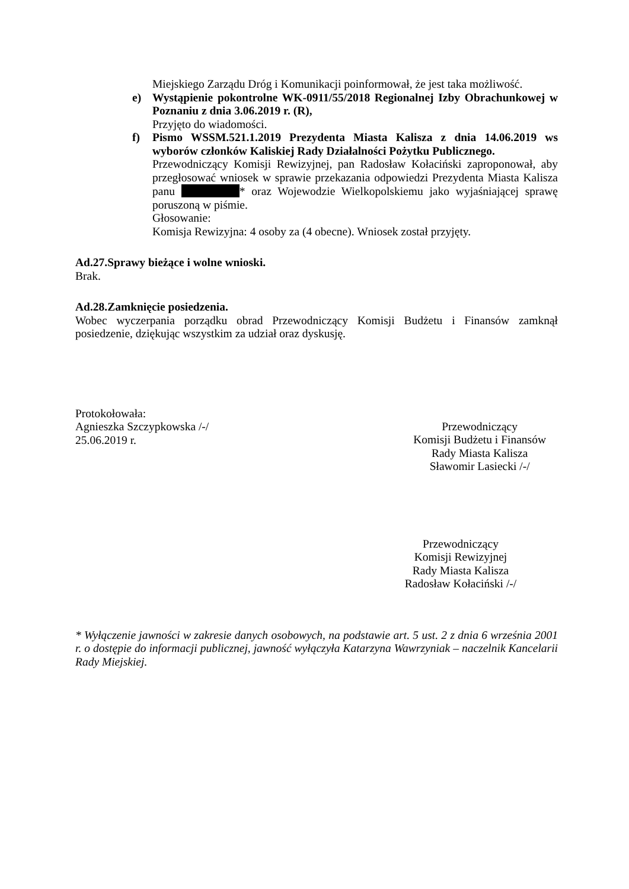Miejskiego Zarządu Dróg i Komunikacji poinformował, że jest taka możliwość.
e) Wystąpienie pokontrolne WK-0911/55/2018 Regionalnej Izby Obrachunkowej w Poznaniu z dnia 3.06.2019 r. (R),
Przyjęto do wiadomości.
f) Pismo WSSM.521.1.2019 Prezydenta Miasta Kalisza z dnia 14.06.2019 ws wyborów członków Kaliskiej Rady Działalności Pożytku Publicznego.
Przewodniczący Komisji Rewizyjnej, pan Radosław Kołaciński zaproponował, aby przegłosować wniosek w sprawie przekazania odpowiedzi Prezydenta Miasta Kalisza panu * oraz Wojewodzie Wielkopolskiemu jako wyjaśniającej sprawę poruszoną w piśmie.
Głosowanie:
Komisja Rewizyjna: 4 osoby za (4 obecne). Wniosek został przyjęty.
Ad.27.Sprawy bieżące i wolne wnioski.
Brak.
Ad.28.Zamknięcie posiedzenia.
Wobec wyczerpania porządku obrad Przewodniczący Komisji Budżetu i Finansów zamknął posiedzenie, dziękując wszystkim za udział oraz dyskusję.
Protokołowała:
Agnieszka Szczypkowska /-/
25.06.2019 r.
Przewodniczący
Komisji Budżetu i Finansów
Rady Miasta Kalisza
Sławomir Lasiecki /-/
Przewodniczący
Komisji Rewizyjnej
Rady Miasta Kalisza
Radosław Kołaciński /-/
* Wyłączenie jawności w zakresie danych osobowych, na podstawie art. 5 ust. 2 z dnia 6 września 2001 r. o dostępie do informacji publicznej, jawność wyłączyła Katarzyna Wawrzyniak – naczelnik Kancelarii Rady Miejskiej.